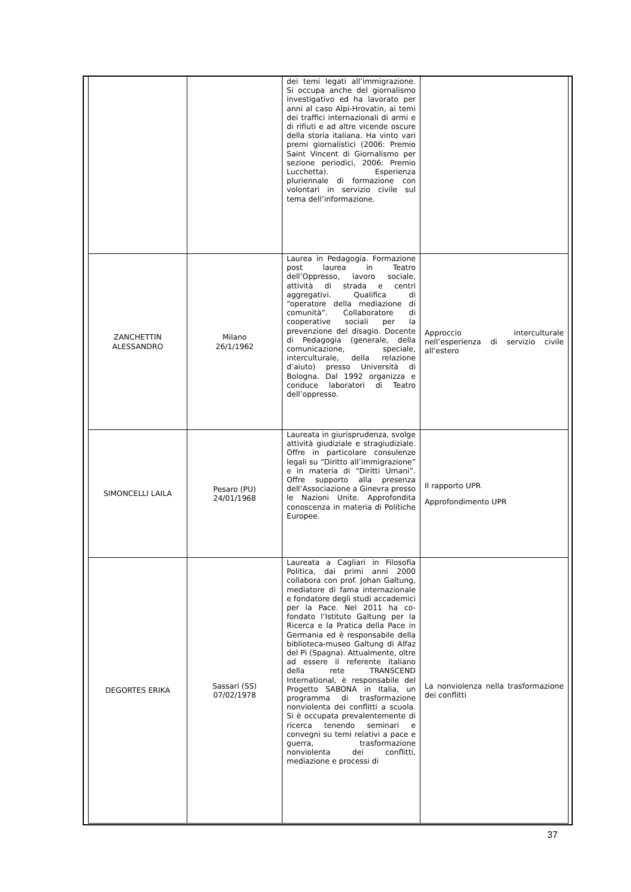| | | dei temi legati all’immigrazione. Si occupa anche del giornalismo investigativo ed ha lavorato per anni al caso Alpi-Hrovatin, ai temi dei traffici internazionali di armi e di rifiuti e ad altre vicende oscure della storia italiana. Ha vinto vari premi giornalistici (2006: Premio Saint Vincent di Giornalismo per sezione periodici, 2006: Premio Lucchetta). Esperienza pluriennale di formazione con volontari in servizio civile sul tema dell’informazione. | |
| ZANCHETTIN ALESSANDRO | Milano 26/1/1962 | Laurea in Pedagogia. Formazione post laurea in Teatro dell’Oppresso, lavoro sociale, attività di strada e centri aggregativi. Qualifica di “operatore della mediazione di comunità”. Collaboratore di cooperative sociali per la prevenzione del disagio. Docente di Pedagogia (generale, della comunicazione, speciale, interculturale, della relazione d’aiuto) presso Università di Bologna. Dal 1992 organizza e conduce laboratori di Teatro dell’oppresso. | Approccio interculturale nell’esperienza di servizio civile all’estero |
| SIMONCELLI LAILA | Pesaro (PU) 24/01/1968 | Laureata in giurisprudenza, svolge attività giudiziale e stragiudiziale. Offre in particolare consulenze legali su “Diritto all’immigrazione” e in materia di “Diritti Umani”. Offre supporto alla presenza dell’Associazione a Ginevra presso le Nazioni Unite. Approfondita conoscenza in materia di Politiche Europee. | Il rapporto UPR Approfondimento UPR |
| DEGORTES ERIKA | Sassari (SS) 07/02/1978 | Laureata a Cagliari in Filosofia Politica, dai primi anni 2000 collabora con prof. Johan Galtung, mediatore di fama internazionale e fondatore degli studi accademici per la Pace. Nel 2011 ha co-fondato l’Istituto Galtung per la Ricerca e la Pratica della Pace in Germania ed è responsabile della biblioteca-museo Galtung di Alfaz del Pì (Spagna). Attualmente, oltre ad essere il referente italiano della rete TRANSCEND International, è responsabile del Progetto SABONA in Italia, un programma di trasformazione nonviolenta dei conflitti a scuola. Si è occupata prevalentemente di ricerca tenendo seminari e convegni su temi relativi a pace e guerra, trasformazione nonviolenta dei conflitti, mediazione e processi di | La nonviolenza nella trasformazione dei conflitti |
37